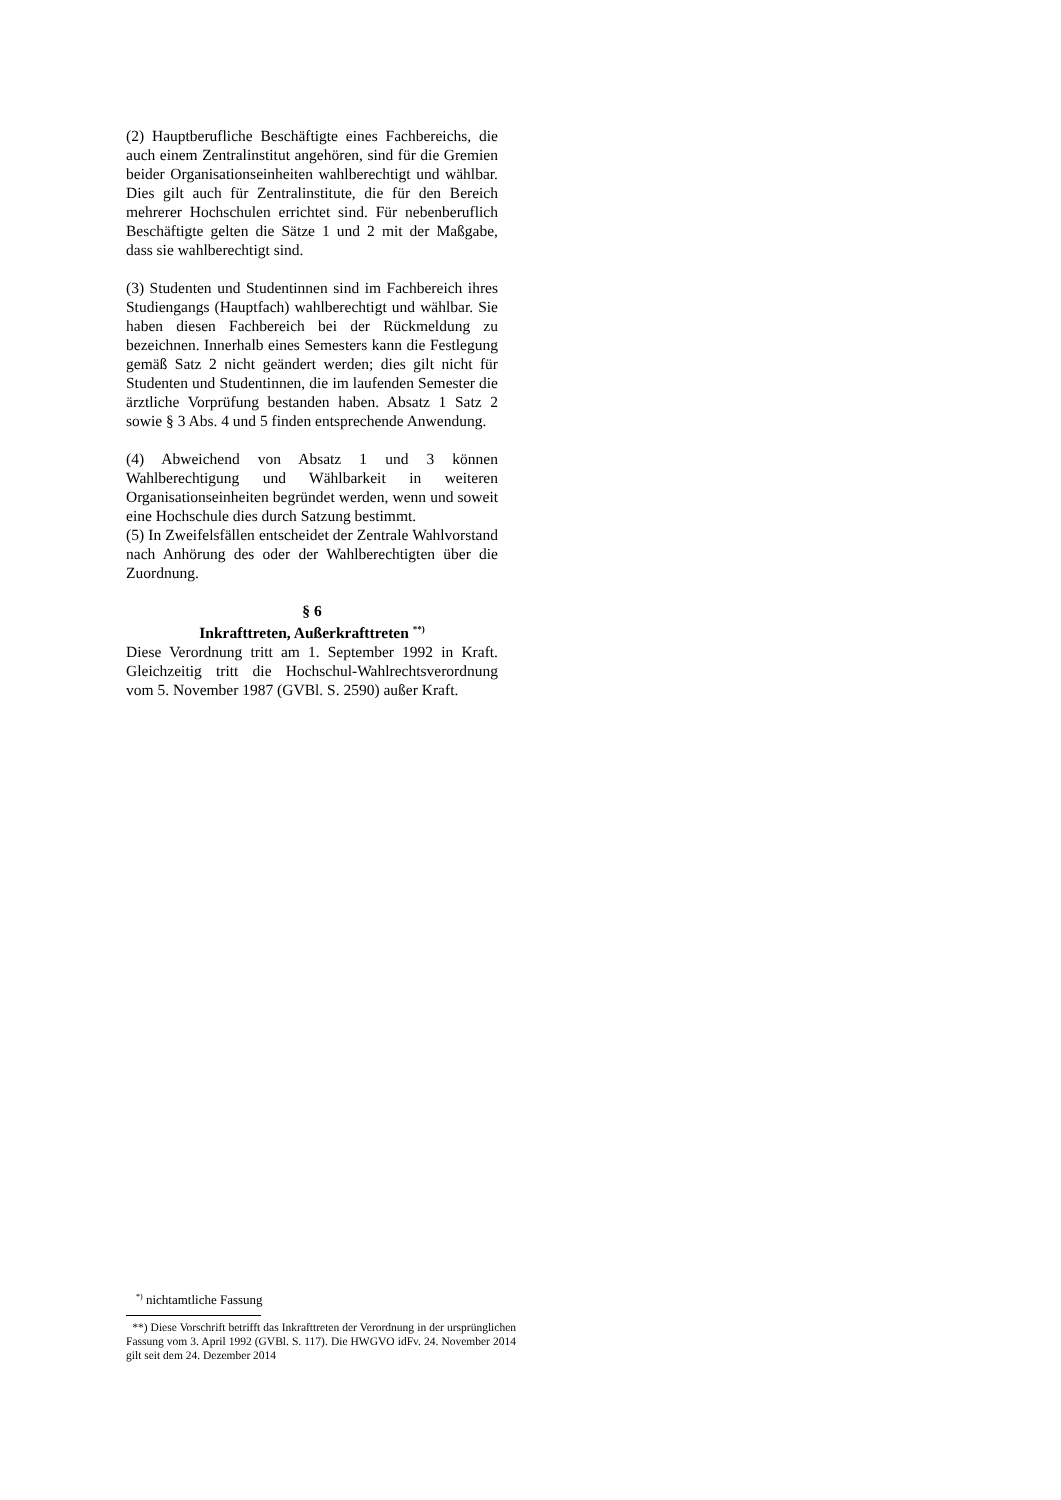(2) Hauptberufliche Beschäftigte eines Fachbereichs, die auch einem Zentralinstitut angehören, sind für die Gremien beider Organisationseinheiten wahlberechtigt und wählbar. Dies gilt auch für Zentralinstitute, die für den Bereich mehrerer Hochschulen errichtet sind. Für nebenberuflich Beschäftigte gelten die Sätze 1 und 2 mit der Maßgabe, dass sie wahlberechtigt sind.
(3) Studenten und Studentinnen sind im Fachbereich ihres Studiengangs (Hauptfach) wahlberechtigt und wählbar. Sie haben diesen Fachbereich bei der Rückmeldung zu bezeichnen. Innerhalb eines Semesters kann die Festlegung gemäß Satz 2 nicht geändert werden; dies gilt nicht für Studenten und Studentinnen, die im laufenden Semester die ärztliche Vorprüfung bestanden haben. Absatz 1 Satz 2 sowie § 3 Abs. 4 und 5 finden entsprechende Anwendung.
(4) Abweichend von Absatz 1 und 3 können Wahlberechtigung und Wählbarkeit in weiteren Organisationseinheiten begründet werden, wenn und soweit eine Hochschule dies durch Satzung bestimmt.
(5) In Zweifelsfällen entscheidet der Zentrale Wahlvorstand nach Anhörung des oder der Wahlberechtigten über die Zuordnung.
§ 6
Inkrafttreten, Außerkrafttreten <sup>**)</sup>
Diese Verordnung tritt am 1. September 1992 in Kraft. Gleichzeitig tritt die Hochschul-Wahlrechtsverordnung vom 5. November 1987 (GVBl. S. 2590) außer Kraft.
<sup>*)</sup> nichtamtliche Fassung
**) Diese Vorschrift betrifft das Inkrafttreten der Verordnung in der ursprünglichen Fassung vom 3. April 1992 (GVBl. S. 117). Die HWGVO idFv. 24. November 2014 gilt seit dem 24. Dezember 2014